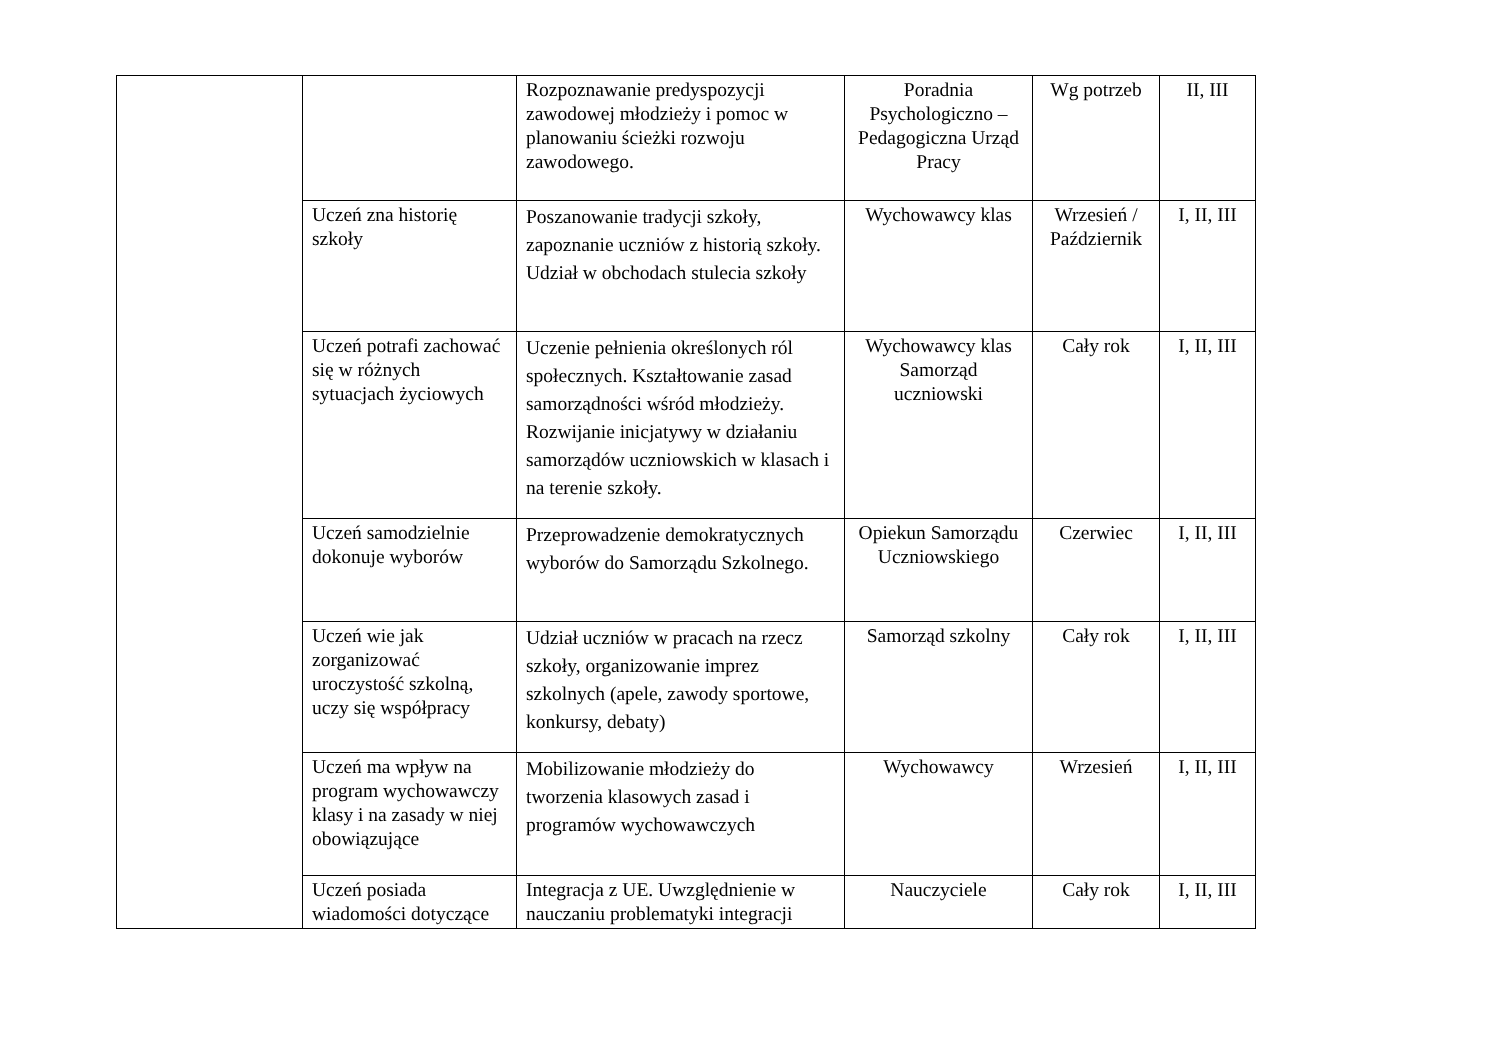| | | Rozpoznawanie predyspozycji zawodowej młodzieży i pomoc w planowaniu ścieżki rozwoju zawodowego. | Poradnia Psychologiczno – Pedagogiczna Urząd Pracy | Wg potrzeb | II, III |
| | Uczeń zna historię szkoły | Poszanowanie tradycji szkoły, zapoznanie uczniów z historią szkoły. Udział w obchodach stulecia szkoły | Wychowawcy klas | Wrzesień / Październik | I, II, III |
| | Uczeń potrafi zachować się w różnych sytuacjach życiowych | Uczenie pełnienia określonych ról społecznych. Kształtowanie zasad samorządności wśród młodzieży. Rozwijanie inicjatywy w działaniu samorządów uczniowskich w klasach i na terenie szkoły. | Wychowawcy klas Samorząd uczniowski | Cały rok | I, II, III |
| | Uczeń samodzielnie dokonuje wyborów | Przeprowadzenie demokratycznych wyborów do Samorządu Szkolnego. | Opiekun Samorządu Uczniowskiego | Czerwiec | I, II, III |
| | Uczeń wie jak zorganizować uroczystość szkolną, uczy się współpracy | Udział uczniów w pracach na rzecz szkoły, organizowanie imprez szkolnych (apele, zawody sportowe, konkursy, debaty) | Samorząd szkolny | Cały rok | I, II, III |
| | Uczeń ma wpływ na program wychowawczy klasy i na zasady w niej obowiązujące | Mobilizowanie młodzieży do tworzenia klasowych zasad i programów wychowawczych | Wychowawcy | Wrzesień | I, II, III |
| | Uczeń posiada wiadomości dotyczące | Integracja z UE. Uwzględnienie w nauczaniu problematyki integracji | Nauczyciele | Cały rok | I, II, III |